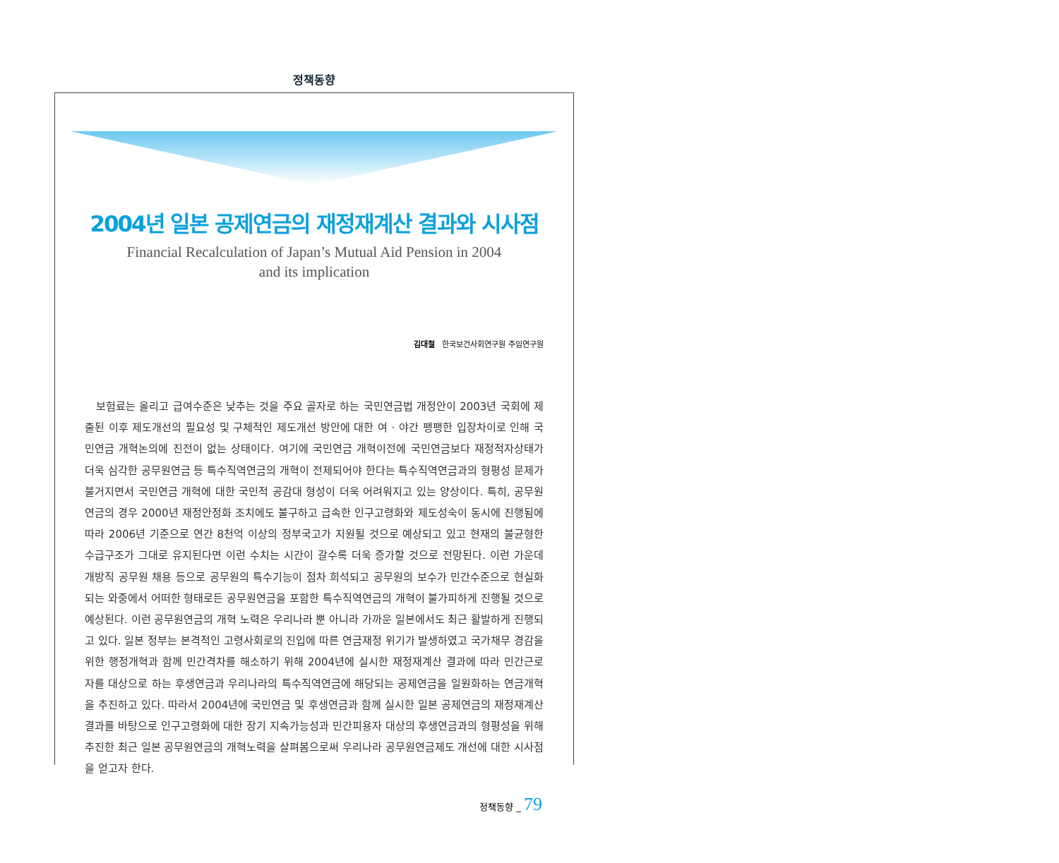정책동향
2004년 일본 공제연금의 재정재계산 결과와 시사점
Financial Recalculation of Japan’s Mutual Aid Pension in 2004
and its implication
김대철 한국보건사회연구원 주임연구원
보험료는 올리고 급여수준은 낮추는 것을 주요 골자로 하는 국민연금법 개정안이 2003년 국회에 제출된 이후 제도개선의 필요성 및 구체적인 제도개선 방안에 대한 여 · 야간 팽팽한 입장차이로 인해 국민연금 개혁논의에 진전이 없는 상태이다. 여기에 국민연금 개혁이전에 국민연금보다 재정적자상태가 더욱 심각한 공무원연금 등 특수직역연금의 개혁이 전제되어야 한다는 특수직역연금과의 형평성 문제가 불거지면서 국민연금 개혁에 대한 국민적 공감대 형성이 더욱 어려워지고 있는 양상이다. 특히, 공무원연금의 경우 2000년 재정안정화 조치에도 불구하고 급속한 인구고령화와 제도성숙이 동시에 진행됨에 따라 2006년 기준으로 연간 8천억 이상의 정부국고가 지원될 것으로 예상되고 있고 현재의 불균형한 수급구조가 그대로 유지된다면 이런 수치는 시간이 갈수록 더욱 증가할 것으로 전망된다. 이런 가운데 개방직 공무원 채용 등으로 공무원의 특수기능이 점차 희석되고 공무원의 보수가 민간수준으로 현실화 되는 와중에서 어떠한 형태로든 공무원연금을 포함한 특수직역연금의 개혁이 불가피하게 진행될 것으로 예상된다. 이런 공무원연금의 개혁 노력은 우리나라 뿐 아니라 가까운 일본에서도 최근 활발하게 진행되고 있다. 일본 정부는 본격적인 고령사회로의 진입에 따른 연금재정 위기가 발생하였고 국가채무 경감을 위한 행정개혁과 함께 민간격차를 해소하기 위해 2004년에 실시한 재정재계산 결과에 따라 민간근로자를 대상으로 하는 후생연금과 우리나라의 특수직역연금에 해당되는 공제연금을 일원화하는 연금개혁을 추진하고 있다. 따라서 2004년에 국민연금 및 후생연금과 함께 실시한 일본 공제연금의 재정재계산 결과를 바탕으로 인구고령화에 대한 장기 지속가능성과 민간피용자 대상의 후생연금과의 형평성을 위해 추진한 최근 일본 공무원연금의 개혁노력을 살펴봄으로써 우리나라 공무원연금제도 개선에 대한 시사점을 얻고자 한다.
정책동향 _ 79